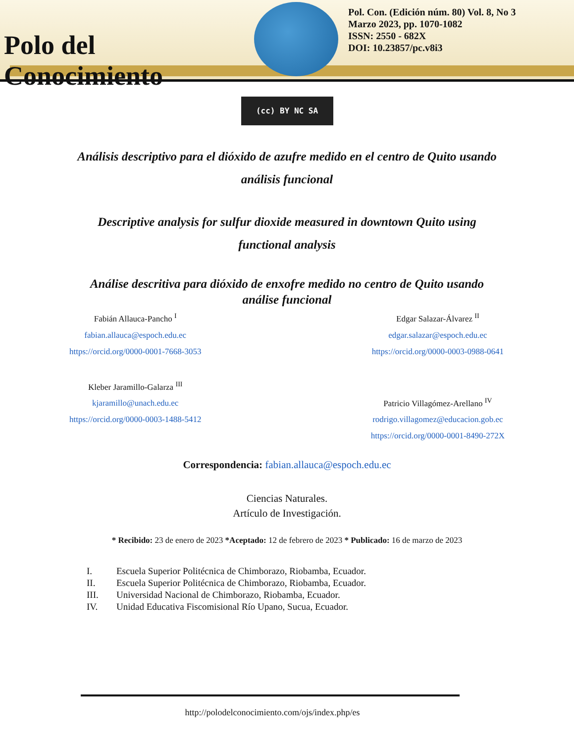Polo del Conocimiento
Pol. Con. (Edición núm. 80) Vol. 8, No 3
Marzo 2023, pp. 1070-1082
ISSN: 2550 - 682X
DOI: 10.23857/pc.v8i3
(cc) BY NC SA
Análisis descriptivo para el dióxido de azufre medido en el centro de Quito usando análisis funcional
Descriptive analysis for sulfur dioxide measured in downtown Quito using functional analysis
Análise descritiva para dióxido de enxofre medido no centro de Quito usando análise funcional
Fabián Allauca-Pancho <sup>I</sup>
fabian.allauca@espoch.edu.ec
https://orcid.org/0000-0001-7668-3053
Kleber Jaramillo-Galarza <sup>III</sup>
kjaramillo@unach.edu.ec
https://orcid.org/0000-0003-1488-5412
Edgar Salazar-Álvarez <sup>II</sup>
edgar.salazar@espoch.edu.ec
https://orcid.org/0000-0003-0988-0641
Patricio Villagómez-Arellano <sup>IV</sup>
rodrigo.villagomez@educacion.gob.ec
https://orcid.org/0000-0001-8490-272X
Correspondencia: fabian.allauca@espoch.edu.ec
Ciencias Naturales.
Artículo de Investigación.
* Recibido: 23 de enero de 2023 *Aceptado: 12 de febrero de 2023 * Publicado: 16 de marzo de 2023
I. Escuela Superior Politécnica de Chimborazo, Riobamba, Ecuador.
II. Escuela Superior Politécnica de Chimborazo, Riobamba, Ecuador.
III. Universidad Nacional de Chimborazo, Riobamba, Ecuador.
IV. Unidad Educativa Fiscomisional Río Upano, Sucua, Ecuador.
http://polodelconocimiento.com/ojs/index.php/es